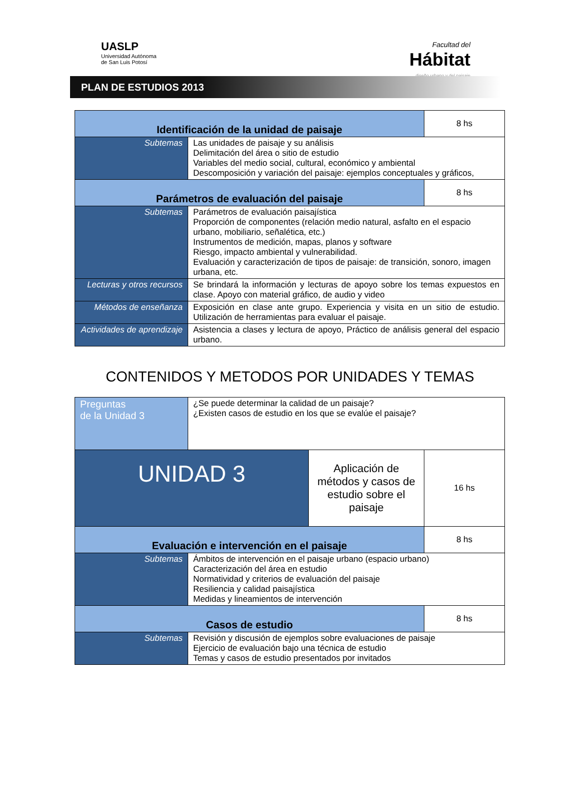UASLP
Universidad Autónoma
de San Luis Potosí
Facultad del
Hábitat
diseño urbano y del paisaje
PLAN DE ESTUDIOS 2013
| Identificación de la unidad de paisaje | | 8 hs |
| Subtemas | Las unidades de paisaje y su análisis Delimitación del área o sitio de estudio Variables del medio social, cultural, económico y ambiental Descomposición y variación del paisaje: ejemplos conceptuales y gráficos, | |
| Parámetros de evaluación del paisaje | | 8 hs |
| Subtemas | Parámetros de evaluación paisajística Proporción de componentes (relación medio natural, asfalto en el espacio urbano, mobiliario, señalética, etc.) Instrumentos de medición, mapas, planos y software Riesgo, impacto ambiental y vulnerabilidad. Evaluación y caracterización de tipos de paisaje: de transición, sonoro, imagen urbana, etc. | |
| Lecturas y otros recursos | Se brindará la información y lecturas de apoyo sobre los temas expuestos en clase. Apoyo con material gráfico, de audio y video | |
| Métodos de enseñanza | Exposición en clase ante grupo. Experiencia y visita en un sitio de estudio. Utilización de herramientas para evaluar el paisaje. | |
| Actividades de aprendizaje | Asistencia a clases y lectura de apoyo, Práctico de análisis general del espacio urbano. | |
CONTENIDOS Y METODOS POR UNIDADES Y TEMAS
| Preguntas de la Unidad 3 | ¿Se puede determinar la calidad de un paisaje? ¿Existen casos de estudio en los que se evalúe el paisaje? | | |
| UNIDAD 3 | | Aplicación de métodos y casos de estudio sobre el paisaje | 16 hs |
| Evaluación e intervención en el paisaje | | | 8 hs |
| Subtemas | Ámbitos de intervención en el paisaje urbano (espacio urbano) Caracterización del área en estudio Normatividad y criterios de evaluación del paisaje Resiliencia y calidad paisajística Medidas y lineamientos de intervención | | |
| Casos de estudio | | | 8 hs |
| Subtemas | Revisión y discusión de ejemplos sobre evaluaciones de paisaje Ejercicio de evaluación bajo una técnica de estudio Temas y casos de estudio presentados por invitados | | |